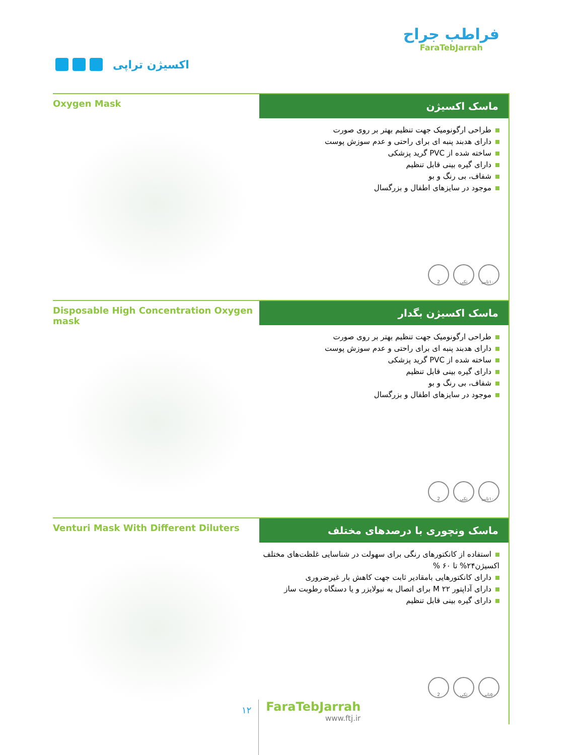فراطب جراح
FaraTebJarrah
اکسیژن تراپی
Oxygen Mask
ماسک اکسیژن
طراحی ارگونومیک جهت تنظیم بهتر بر روی صورت
دارای هدبند پنبه ای برای راحتی و عدم سوزش پوست
ساخته شده از PVC گرید پزشکی
دارای گیره بینی قابل تنظیم
شفاف، بی رنگ و بو
موجود در سایزهای اطفال و بزرگسال
۱۰۰تایی تکی 2
Disposable High Concentration Oxygen mask
ماسک اکسیژن بگدار
طراحی ارگونومیک جهت تنظیم بهتر بر روی صورت
دارای هدبند پنبه ای برای راحتی و عدم سوزش پوست
ساخته شده از PVC گرید پزشکی
دارای گیره بینی قابل تنظیم
شفاف، بی رنگ و بو
موجود در سایزهای اطفال و بزرگسال
۱۰۰تایی تکی 2
Venturi Mask With Different Diluters
ماسک ونچوری با درصدهای مختلف
استفاده از کانکتورهای رنگی برای سهولت در شناسایی غلظت‌های مختلف اکسیژن۲۴% تا ۶۰ %
دارای کانکتورهایی بامقادیر ثابت جهت کاهش بار غیرضروری
دارای آداپتور M ۲۲ برای اتصال به نبولایزر و یا دستگاه رطوبت ساز
دارای گیره بینی قابل تنظیم
۵۰تایی تکی 2
۱۲
FaraTebJarrah
www.ftj.ir